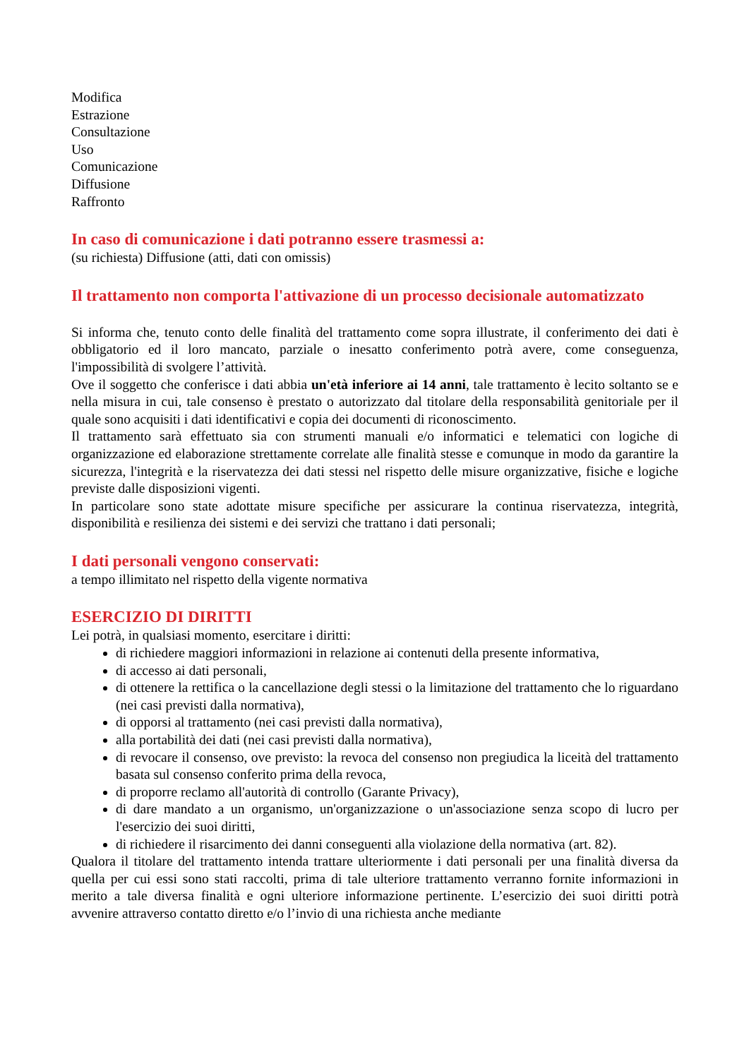Modifica
Estrazione
Consultazione
Uso
Comunicazione
Diffusione
Raffronto
In caso di comunicazione i dati potranno essere trasmessi a:
(su richiesta) Diffusione (atti, dati con omissis)
Il trattamento non comporta l'attivazione di un processo decisionale automatizzato
Si informa che, tenuto conto delle finalità del trattamento come sopra illustrate, il conferimento dei dati è obbligatorio ed il loro mancato, parziale o inesatto conferimento potrà avere, come conseguenza, l'impossibilità di svolgere l’attività.
Ove il soggetto che conferisce i dati abbia un'età inferiore ai 14 anni, tale trattamento è lecito soltanto se e nella misura in cui, tale consenso è prestato o autorizzato dal titolare della responsabilità genitoriale per il quale sono acquisiti i dati identificativi e copia dei documenti di riconoscimento.
Il trattamento sarà effettuato sia con strumenti manuali e/o informatici e telematici con logiche di organizzazione ed elaborazione strettamente correlate alle finalità stesse e comunque in modo da garantire la sicurezza, l'integrità e la riservatezza dei dati stessi nel rispetto delle misure organizzative, fisiche e logiche previste dalle disposizioni vigenti.
In particolare sono state adottate misure specifiche per assicurare la continua riservatezza, integrità, disponibilità e resilienza dei sistemi e dei servizi che trattano i dati personali;
I dati personali vengono conservati:
a tempo illimitato nel rispetto della vigente normativa
ESERCIZIO DI DIRITTI
Lei potrà, in qualsiasi momento, esercitare i diritti:
di richiedere maggiori informazioni in relazione ai contenuti della presente informativa,
di accesso ai dati personali,
di ottenere la rettifica o la cancellazione degli stessi o la limitazione del trattamento che lo riguardano (nei casi previsti dalla normativa),
di opporsi al trattamento (nei casi previsti dalla normativa),
alla portabilità dei dati (nei casi previsti dalla normativa),
di revocare il consenso, ove previsto: la revoca del consenso non pregiudica la liceità del trattamento basata sul consenso conferito prima della revoca,
di proporre reclamo all'autorità di controllo (Garante Privacy),
di dare mandato a un organismo, un'organizzazione o un'associazione senza scopo di lucro per l'esercizio dei suoi diritti,
di richiedere il risarcimento dei danni conseguenti alla violazione della normativa (art. 82).
Qualora il titolare del trattamento intenda trattare ulteriormente i dati personali per una finalità diversa da quella per cui essi sono stati raccolti, prima di tale ulteriore trattamento verranno fornite informazioni in merito a tale diversa finalità e ogni ulteriore informazione pertinente. L’esercizio dei suoi diritti potrà avvenire attraverso contatto diretto e/o l’invio di una richiesta anche mediante